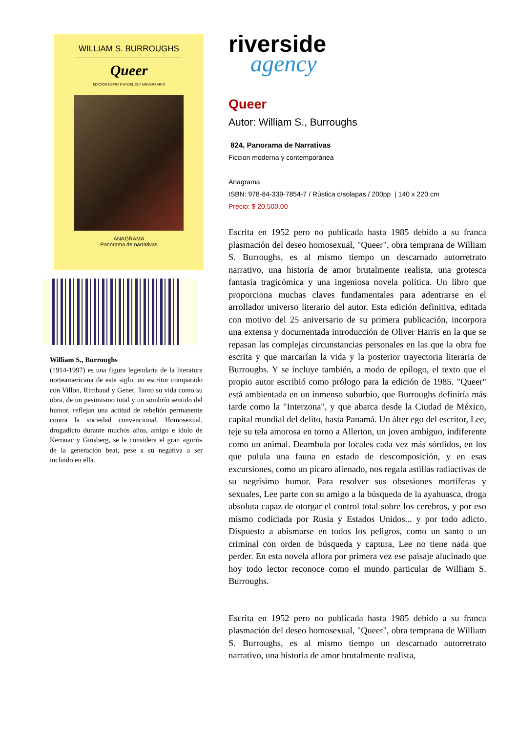WILLIAM S. BURROUGHS
Queer
EDICIÓN DEFINITIVA DEL 25.º ANIVERSARIO
ANAGRAMA
Panorama de narrativas
William S., Burroughs
(1914-1997) es una figura legendaria de la literatura norteamericana de este siglo, un escritor comparado con Villon, Rimbaud y Genet. Tanto su vida como su obra, de un pesimismo total y un sombrío sentido del humor, reflejan una actitud de rebelión permanente contra la sociedad convencional. Homosexual, drogadicto durante muchos años, amigo e ídolo de Kerouac y Ginsberg, se le considera el gran «gurú» de la generación beat, pese a su negativa a ser incluido en ella.
riverside
agency
Queer
Autor: William S., Burroughs
824, Panorama de Narrativas
Ficcion moderna y contemporánea
Anagrama
ISBN: 978-84-339-7854-7 / Rústica c/solapas / 200pp | 140 x 220 cm
Precio: $ 20.500,00
Escrita en 1952 pero no publicada hasta 1985 debido a su franca plasmación del deseo homosexual, "Queer", obra temprana de William S. Burroughs, es al mismo tiempo un descarnado autorretrato narrativo, una historia de amor brutalmente realista, una grotesca fantasía tragicómica y una ingeniosa novela política. Un libro que proporciona muchas claves fundamentales para adentrarse en el arrollador universo literario del autor. Esta edición definitiva, editada con motivo del 25 aniversario de su primera publicación, incorpora una extensa y documentada introducción de Oliver Harris en la que se repasan las complejas circunstancias personales en las que la obra fue escrita y que marcarían la vida y la posterior trayectoria literaria de Burroughs. Y se incluye también, a modo de epílogo, el texto que el propio autor escribió como prólogo para la edición de 1985. "Queer" está ambientada en un inmenso suburbio, que Burroughs definiría más tarde como la "Interzona", y que abarca desde la Ciudad de México, capital mundial del delito, hasta Panamá. Un álter ego del escritor, Lee, teje su tela amorosa en torno a Allerton, un joven ambiguo, indiferente como un animal. Deambula por locales cada vez más sórdidos, en los que pulula una fauna en estado de descomposición, y en esas excursiones, como un pícaro alienado, nos regala astillas radiactivas de su negrísimo humor. Para resolver sus obsesiones mortíferas y sexuales, Lee parte con su amigo a la búsqueda de la ayahuasca, droga absoluta capaz de otorgar el control total sobre los cerebros, y por eso mismo codiciada por Rusia y Estados Unidos... y por todo adicto. Dispuesto a abismarse en todos los peligros, como un santo o un criminal con orden de búsqueda y captura, Lee no tiene nada que perder. En esta novela aflora por primera vez ese paisaje alucinado que hoy todo lector reconoce como el mundo particular de William S. Burroughs.
Escrita en 1952 pero no publicada hasta 1985 debido a su franca plasmación del deseo homosexual, "Queer", obra temprana de William S. Burroughs, es al mismo tiempo un descarnado autorretrato narrativo, una historia de amor brutalmente realista,